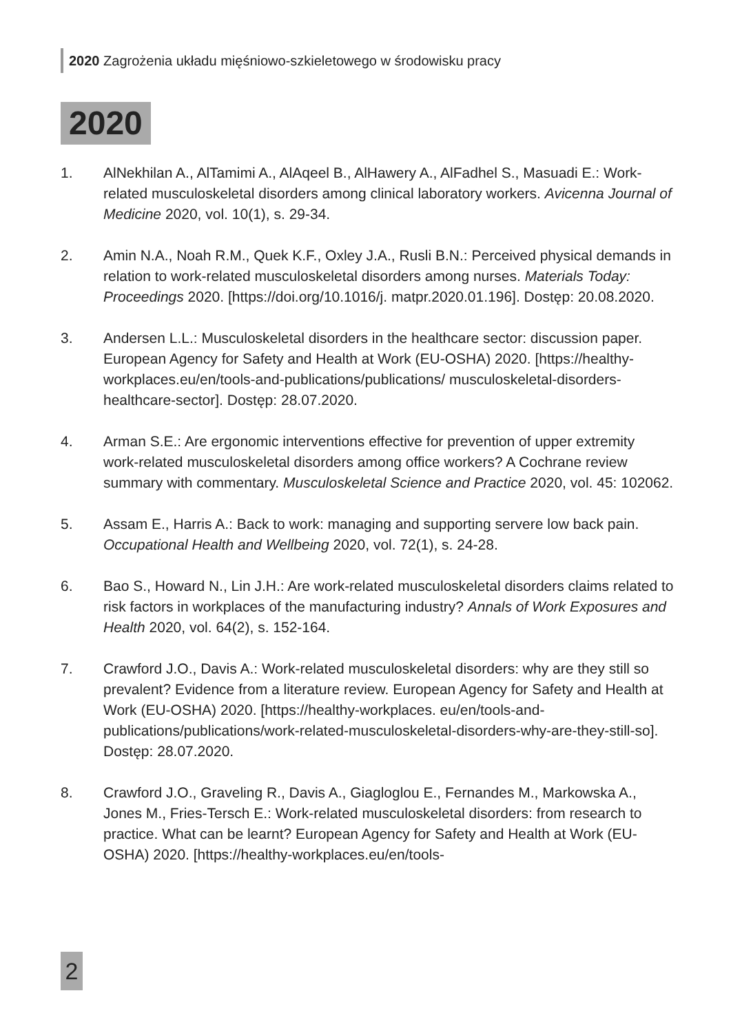2020 Zagrożenia układu mięśniowo-szkieletowego w środowisku pracy
2020
1. AlNekhilan A., AlTamimi A., AlAqeel B., AlHawery A., AlFadhel S., Masuadi E.: Work-related musculoskeletal disorders among clinical laboratory workers. Avicenna Journal of Medicine 2020, vol. 10(1), s. 29-34.
2. Amin N.A., Noah R.M., Quek K.F., Oxley J.A., Rusli B.N.: Perceived physical demands in relation to work-related musculoskeletal disorders among nurses. Materials Today: Proceedings 2020. [https://doi.org/10.1016/j. matpr.2020.01.196]. Dostęp: 20.08.2020.
3. Andersen L.L.: Musculoskeletal disorders in the healthcare sector: discussion paper. European Agency for Safety and Health at Work (EU-OSHA) 2020. [https://healthy-workplaces.eu/en/tools-and-publications/publications/ musculoskeletal-disorders-healthcare-sector]. Dostęp: 28.07.2020.
4. Arman S.E.: Are ergonomic interventions effective for prevention of upper extremity work-related musculoskeletal disorders among office workers? A Cochrane review summary with commentary. Musculoskeletal Science and Practice 2020, vol. 45: 102062.
5. Assam E., Harris A.: Back to work: managing and supporting servere low back pain. Occupational Health and Wellbeing 2020, vol. 72(1), s. 24-28.
6. Bao S., Howard N., Lin J.H.: Are work-related musculoskeletal disorders claims related to risk factors in workplaces of the manufacturing industry? Annals of Work Exposures and Health 2020, vol. 64(2), s. 152-164.
7. Crawford J.O., Davis A.: Work-related musculoskeletal disorders: why are they still so prevalent? Evidence from a literature review. European Agency for Safety and Health at Work (EU-OSHA) 2020. [https://healthy-workplaces. eu/en/tools-and-publications/publications/work-related-musculoskeletal-disorders-why-are-they-still-so]. Dostęp: 28.07.2020.
8. Crawford J.O., Graveling R., Davis A., Giagloglou E., Fernandes M., Markowska A., Jones M., Fries-Tersch E.: Work-related musculoskeletal disorders: from research to practice. What can be learnt? European Agency for Safety and Health at Work (EU-OSHA) 2020. [https://healthy-workplaces.eu/en/tools-
2